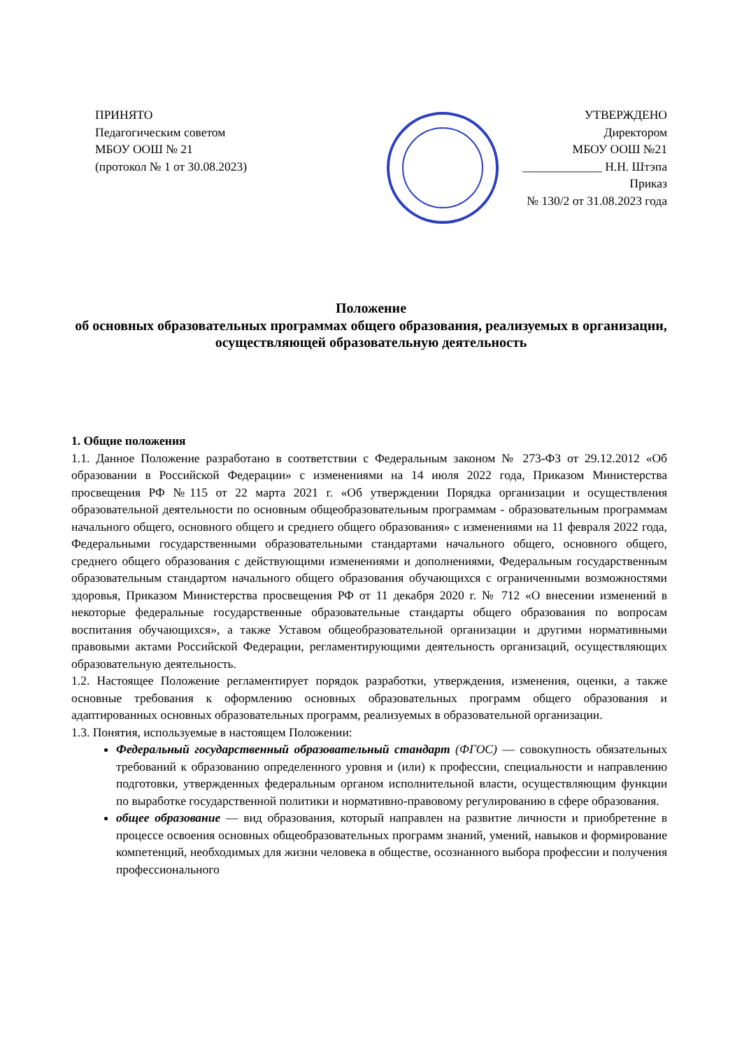ПРИНЯТО
Педагогическим советом
МБОУ ООШ № 21
(протокол № 1 от 30.08.2023)
УТВЕРЖДЕНО
Директором
МБОУ ООШ №21
_____________ Н.Н. Штэпа
Приказ
№ 130/2 от 31.08.2023 года
Положение
об основных образовательных программах общего образования, реализуемых в организации, осуществляющей образовательную деятельность
1. Общие положения
1.1. Данное Положение разработано в соответствии с Федеральным законом № 273-ФЗ от 29.12.2012 «Об образовании в Российской Федерации» с изменениями на 14 июля 2022 года, Приказом Министерства просвещения РФ №115 от 22 марта 2021 г. «Об утверждении Порядка организации и осуществления образовательной деятельности по основным общеобразовательным программам - образовательным программам начального общего, основного общего и среднего общего образования» с изменениями на 11 февраля 2022 года, Федеральными государственными образовательными стандартами начального общего, основного общего, среднего общего образования с действующими изменениями и дополнениями, Федеральным государственным образовательным стандартом начального общего образования обучающихся с ограниченными возможностями здоровья, Приказом Министерства просвещения РФ от 11 декабря 2020 г. № 712 «О внесении изменений в некоторые федеральные государственные образовательные стандарты общего образования по вопросам воспитания обучающихся», а также Уставом общеобразовательной организации и другими нормативными правовыми актами Российской Федерации, регламентирующими деятельность организаций, осуществляющих образовательную деятельность.
1.2. Настоящее Положение регламентирует порядок разработки, утверждения, изменения, оценки, а также основные требования к оформлению основных образовательных программ общего образования и адаптированных основных образовательных программ, реализуемых в образовательной организации.
1.3. Понятия, используемые в настоящем Положении:
Федеральный государственный образовательный стандарт (ФГОС) — совокупность обязательных требований к образованию определенного уровня и (или) к профессии, специальности и направлению подготовки, утвержденных федеральным органом исполнительной власти, осуществляющим функции по выработке государственной политики и нормативно-правовому регулированию в сфере образования.
общее образование — вид образования, который направлен на развитие личности и приобретение в процессе освоения основных общеобразовательных программ знаний, умений, навыков и формирование компетенций, необходимых для жизни человека в обществе, осознанного выбора профессии и получения профессионального